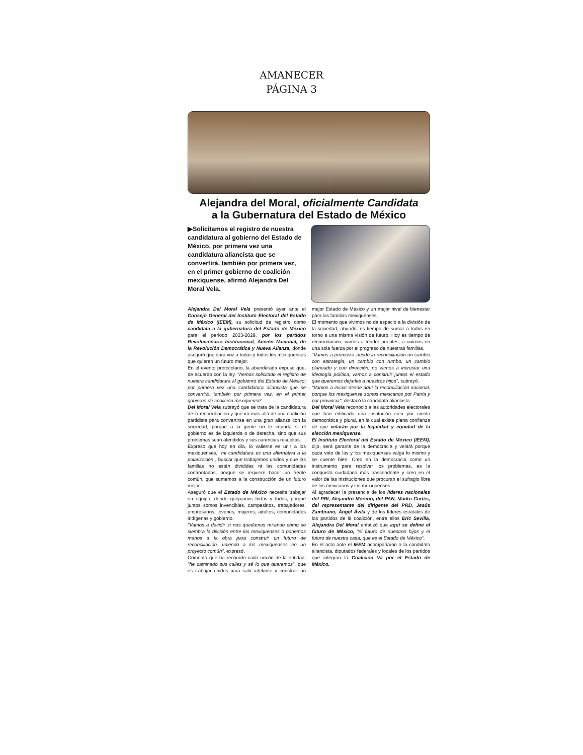AMANECER
PÁGINA 3
Alejandra del Moral, oficialmente Candidata
a la Gubernatura del Estado de México
▶Solicitamos el registro de nuestra candidatura al gobierno del Estado de México, por primera vez una candidatura aliancista que se convertirá, también por primera vez, en el primer gobierno de coalición mexiquense, afirmó Alejandra Del Moral Vela.
Alejandra Del Moral Vela presentó ayer ante el Consejo General del Instituto Electoral del Estado de México (IEEM), su solicitud de registro como candidata a la gubernatura del Estado de México para el periodo 2023-2029, por los partidos Revolucionario Institucional, Acción Nacional, de la Revolución Democrática y Nueva Alianza, donde aseguró que dará voz a todas y todos los mexiquenses que quieren un futuro mejor.
En el evento protocolario, la abanderada expuso que, de acuerdo con la ley, "hemos solicitado el registro de nuestra candidatura al gobierno del Estado de México; por primera vez una candidatura aliancista que se convertirá, también por primera vez, en el primer gobierno de coalición mexiquense".
Del Moral Vela subrayó que se trata de la candidatura de la reconciliación y que irá más allá de una coalición partidista para convertirse en una gran alianza con la sociedad, porque a la gente no le importa si el gobierno es de izquierda o de derecha, sino que sus problemas sean atendidos y sus carencias resueltas.
Expresó que hoy en día, lo valiente es unir a los mexiquenses, "mi candidatura es una alternativa a la polarización", buscar que trabajemos unidos y que las familias no estén divididas ni las comunidades confrontadas, porque se requiere hacer un frente común, que sumemos a la construcción de un futuro mejor.
Aseguró que el Estado de México necesita trabajar en equipo, donde quepamos todas y todos, porque juntos somos invencibles, campesinos, trabajadores, empresarios, jóvenes, mujeres, adultos, comunidades indígenas y gobierno.
"Vamos a decidir si nos quedamos mirando cómo se siembra la división entre los mexiquenses o ponemos manos a la obra para construir un futuro de reconciliación, uniendo a los mexiquenses en un proyecto común", expresó.
Comentó que ha recorrido cada rincón de la entidad, "he caminado sus calles y sé lo que queremos", que es trabajar unidos para salir adelante y construir un mejor Estado de México y un mejor nivel de bienestar para las familias mexiquenses.
El momento que vivimos no da espacio a la división de la sociedad, abundó, es tiempo de sumar a todos en torno a una misma visión de futuro. Hoy es tiempo de reconciliación, vamos a tender puentes, a unirnos en una sola fuerza por el progreso de nuestras familias.
"Vamos a promover desde la reconciliación un cambio con estrategia, un cambio con rumbo, un cambio planeado y con dirección; no vamos a incrustar una ideología política, vamos a construir juntos el estado que queremos dejarles a nuestros hijos", subrayó.
"Vamos a iniciar desde aquí la reconciliación nacional, porque los mexiquense somos mexicanos por Patria y por provincia", destacó la candidata aliancista.
Del Moral Vela reconoció a las autoridades electorales que han edificado una institución cien por ciento democrática y plural, en la cual existe plena confianza de que velarán por la legalidad y equidad de la elección mexiquense.
El Instituto Electoral del Estado de México (IEEM), dijo, será garante de la democracia y velará porque cada voto de las y los mexiquenses valga lo mismo y se cuente bien. Creo en la democracia como un instrumento para resolver los problemas, es la conquista ciudadana más trascendente y creo en el valor de las instituciones que procuran el sufragio libre de los mexicanos y los mexiquenses.
Al agradecer la presencia de los líderes nacionales del PRI, Alejandro Moreno, del PAN, Marko Cortés, del representante del dirigente del PRD, Jesús Zambrano, Ángel Ávila y de los líderes estatales de los partidos de la coalición, entre ellos Eric Sevilla, Alejandra Del Moral enfatizó que aquí se define el futuro de México, "el futuro de nuestros hijos y el futuro de nuestra casa, que es el Estado de México".
En el acto ante el IEEM acompañaron a la candidata aliancista, diputados federales y locales de los partidos que integran la Coalición Va por el Estado de México.